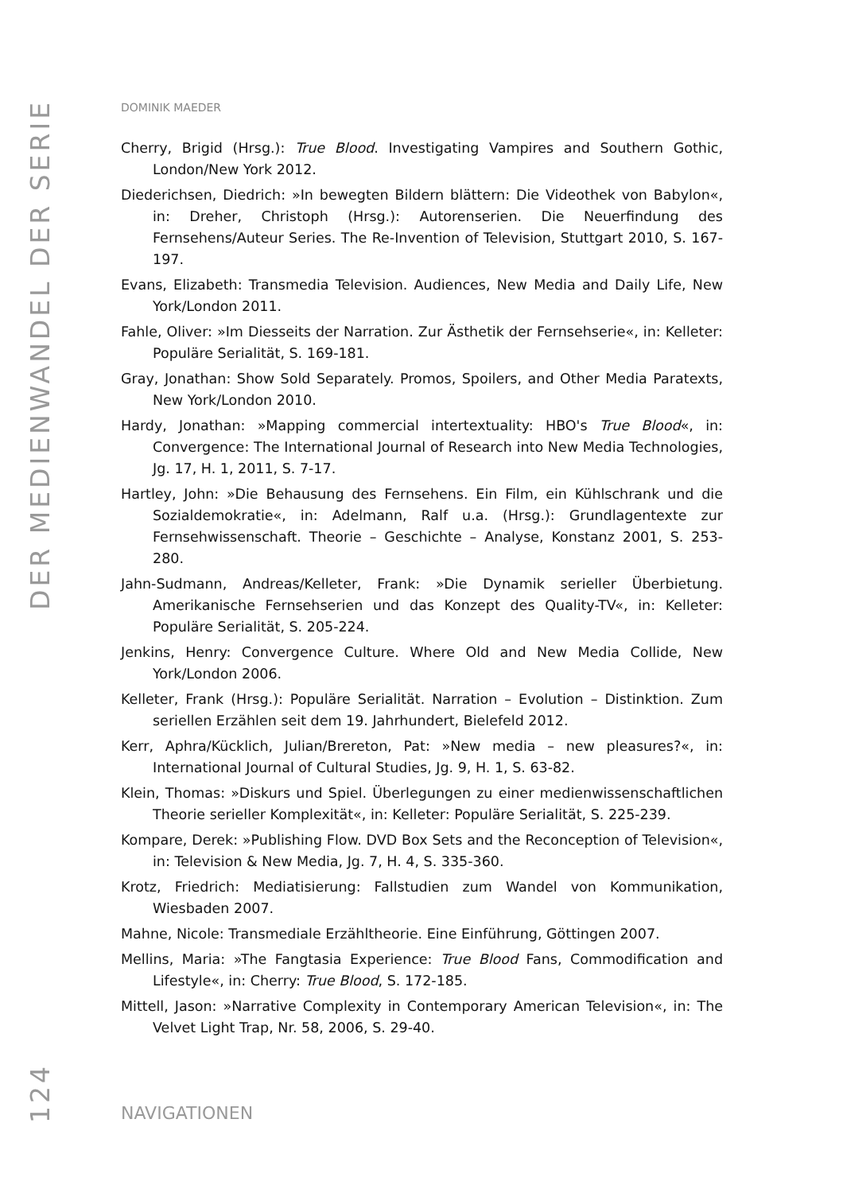DER MEDIENWANDEL DER SERIE
124
DOMINIK MAEDER
Cherry, Brigid (Hrsg.): True Blood. Investigating Vampires and Southern Gothic, London/New York 2012.
Diederichsen, Diedrich: »In bewegten Bildern blättern: Die Videothek von Babylon«, in: Dreher, Christoph (Hrsg.): Autorenserien. Die Neuerfindung des Fernsehens/Auteur Series. The Re-Invention of Television, Stuttgart 2010, S. 167-197.
Evans, Elizabeth: Transmedia Television. Audiences, New Media and Daily Life, New York/London 2011.
Fahle, Oliver: »Im Diesseits der Narration. Zur Ästhetik der Fernsehserie«, in: Kelleter: Populäre Serialität, S. 169-181.
Gray, Jonathan: Show Sold Separately. Promos, Spoilers, and Other Media Paratexts, New York/London 2010.
Hardy, Jonathan: »Mapping commercial intertextuality: HBO's True Blood«, in: Convergence: The International Journal of Research into New Media Technologies, Jg. 17, H. 1, 2011, S. 7-17.
Hartley, John: »Die Behausung des Fernsehens. Ein Film, ein Kühlschrank und die Sozialdemokratie«, in: Adelmann, Ralf u.a. (Hrsg.): Grundlagentexte zur Fernsehwissenschaft. Theorie – Geschichte – Analyse, Konstanz 2001, S. 253-280.
Jahn-Sudmann, Andreas/Kelleter, Frank: »Die Dynamik serieller Überbietung. Amerikanische Fernsehserien und das Konzept des Quality-TV«, in: Kelleter: Populäre Serialität, S. 205-224.
Jenkins, Henry: Convergence Culture. Where Old and New Media Collide, New York/London 2006.
Kelleter, Frank (Hrsg.): Populäre Serialität. Narration – Evolution – Distinktion. Zum seriellen Erzählen seit dem 19. Jahrhundert, Bielefeld 2012.
Kerr, Aphra/Kücklich, Julian/Brereton, Pat: »New media – new pleasures?«, in: International Journal of Cultural Studies, Jg. 9, H. 1, S. 63-82.
Klein, Thomas: »Diskurs und Spiel. Überlegungen zu einer medienwissenschaftlichen Theorie serieller Komplexität«, in: Kelleter: Populäre Serialität, S. 225-239.
Kompare, Derek: »Publishing Flow. DVD Box Sets and the Reconception of Television«, in: Television & New Media, Jg. 7, H. 4, S. 335-360.
Krotz, Friedrich: Mediatisierung: Fallstudien zum Wandel von Kommunikation, Wiesbaden 2007.
Mahne, Nicole: Transmediale Erzähltheorie. Eine Einführung, Göttingen 2007.
Mellins, Maria: »The Fangtasia Experience: True Blood Fans, Commodification and Lifestyle«, in: Cherry: True Blood, S. 172-185.
Mittell, Jason: »Narrative Complexity in Contemporary American Television«, in: The Velvet Light Trap, Nr. 58, 2006, S. 29-40.
NAVIGATIONEN